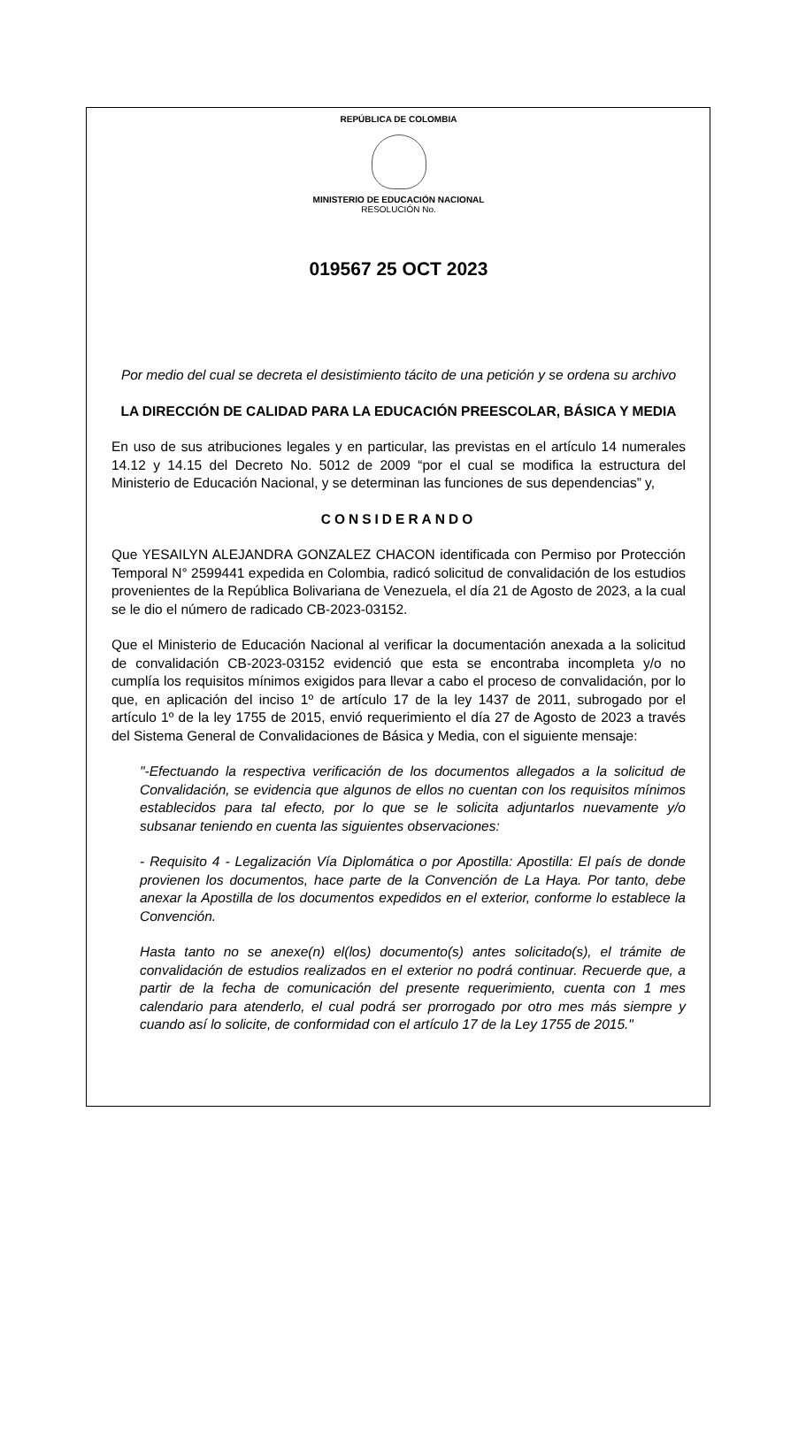REPÚBLICA DE COLOMBIA
MINISTERIO DE EDUCACIÓN NACIONAL
RESOLUCIÓN No.
019567 25 OCT 2023
Por medio del cual se decreta el desistimiento tácito de una petición y se ordena su archivo
LA DIRECCIÓN DE CALIDAD PARA LA EDUCACIÓN PREESCOLAR, BÁSICA Y MEDIA
En uso de sus atribuciones legales y en particular, las previstas en el artículo 14 numerales 14.12 y 14.15 del Decreto No. 5012 de 2009 “por el cual se modifica la estructura del Ministerio de Educación Nacional, y se determinan las funciones de sus dependencias” y,
CONSIDERANDO
Que YESAILYN ALEJANDRA GONZALEZ CHACON identificada con Permiso por Protección Temporal N° 2599441 expedida en Colombia, radicó solicitud de convalidación de los estudios provenientes de la República Bolivariana de Venezuela, el día 21 de Agosto de 2023, a la cual se le dio el número de radicado CB-2023-03152.
Que el Ministerio de Educación Nacional al verificar la documentación anexada a la solicitud de convalidación CB-2023-03152 evidenció que esta se encontraba incompleta y/o no cumplía los requisitos mínimos exigidos para llevar a cabo el proceso de convalidación, por lo que, en aplicación del inciso 1º de artículo 17 de la ley 1437 de 2011, subrogado por el artículo 1º de la ley 1755 de 2015, envió requerimiento el día 27 de Agosto de 2023 a través del Sistema General de Convalidaciones de Básica y Media, con el siguiente mensaje:
"-Efectuando la respectiva verificación de los documentos allegados a la solicitud de Convalidación, se evidencia que algunos de ellos no cuentan con los requisitos mínimos establecidos para tal efecto, por lo que se le solicita adjuntarlos nuevamente y/o subsanar teniendo en cuenta las siguientes observaciones:
- Requisito 4 - Legalización Vía Diplomática o por Apostilla: Apostilla: El país de donde provienen los documentos, hace parte de la Convención de La Haya. Por tanto, debe anexar la Apostilla de los documentos expedidos en el exterior, conforme lo establece la Convención.
Hasta tanto no se anexe(n) el(los) documento(s) antes solicitado(s), el trámite de convalidación de estudios realizados en el exterior no podrá continuar. Recuerde que, a partir de la fecha de comunicación del presente requerimiento, cuenta con 1 mes calendario para atenderlo, el cual podrá ser prorrogado por otro mes más siempre y cuando así lo solicite, de conformidad con el artículo 17 de la Ley 1755 de 2015."